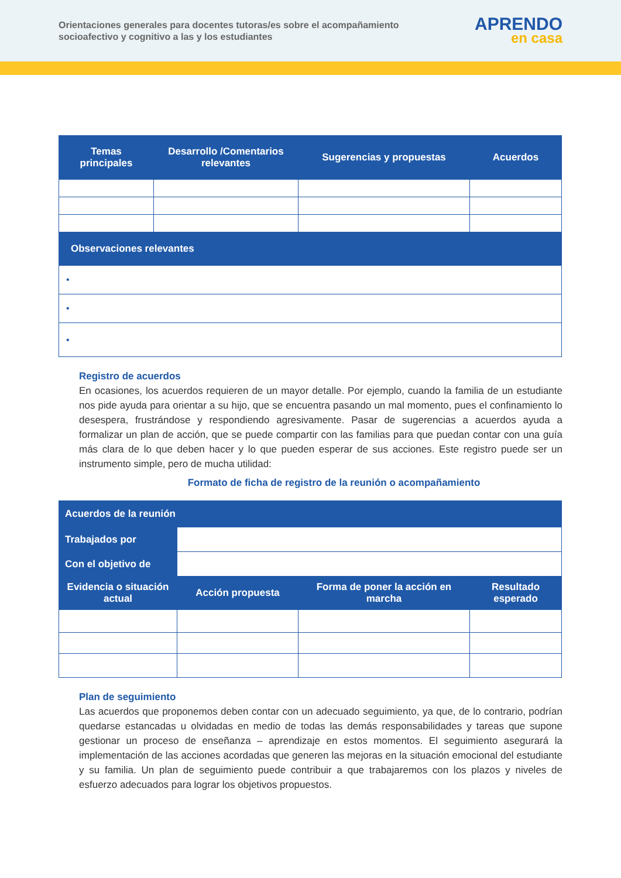Orientaciones generales para docentes tutoras/es sobre el acompañamiento
socioafectivo y cognitivo a las y los estudiantes
APRENDO
en casa
| Temas principales | Desarrollo /Comentarios relevantes | Sugerencias y propuestas | Acuerdos |
| --- | --- | --- | --- |
| Observaciones relevantes | | | |
| • | | | |
| • | | | |
| • | | | |
Registro de acuerdos
En ocasiones, los acuerdos requieren de un mayor detalle. Por ejemplo, cuando la familia de un estudiante nos pide ayuda para orientar a su hijo, que se encuentra pasando un mal momento, pues el confinamiento lo desespera, frustrándose y respondiendo agresivamente. Pasar de sugerencias a acuerdos ayuda a formalizar un plan de acción, que se puede compartir con las familias para que puedan contar con una guía más clara de lo que deben hacer y lo que pueden esperar de sus acciones. Este registro puede ser un instrumento simple, pero de mucha utilidad:
Formato de ficha de registro de la reunión o acompañamiento
| Acuerdos de la reunión | | | |
| --- | --- | --- | --- |
| Trabajados por | | | |
| Con el objetivo de | | | |
| Evidencia o situación actual | Acción propuesta | Forma de poner la acción en marcha | Resultado esperado |
Plan de seguimiento
Las acuerdos que proponemos deben contar con un adecuado seguimiento, ya que, de lo contrario, podrían quedarse estancadas u olvidadas en medio de todas las demás responsabilidades y tareas que supone gestionar un proceso de enseñanza – aprendizaje en estos momentos. El seguimiento asegurará la implementación de las acciones acordadas que generen las mejoras en la situación emocional del estudiante y su familia. Un plan de seguimiento puede contribuir a que trabajaremos con los plazos y niveles de esfuerzo adecuados para lograr los objetivos propuestos.